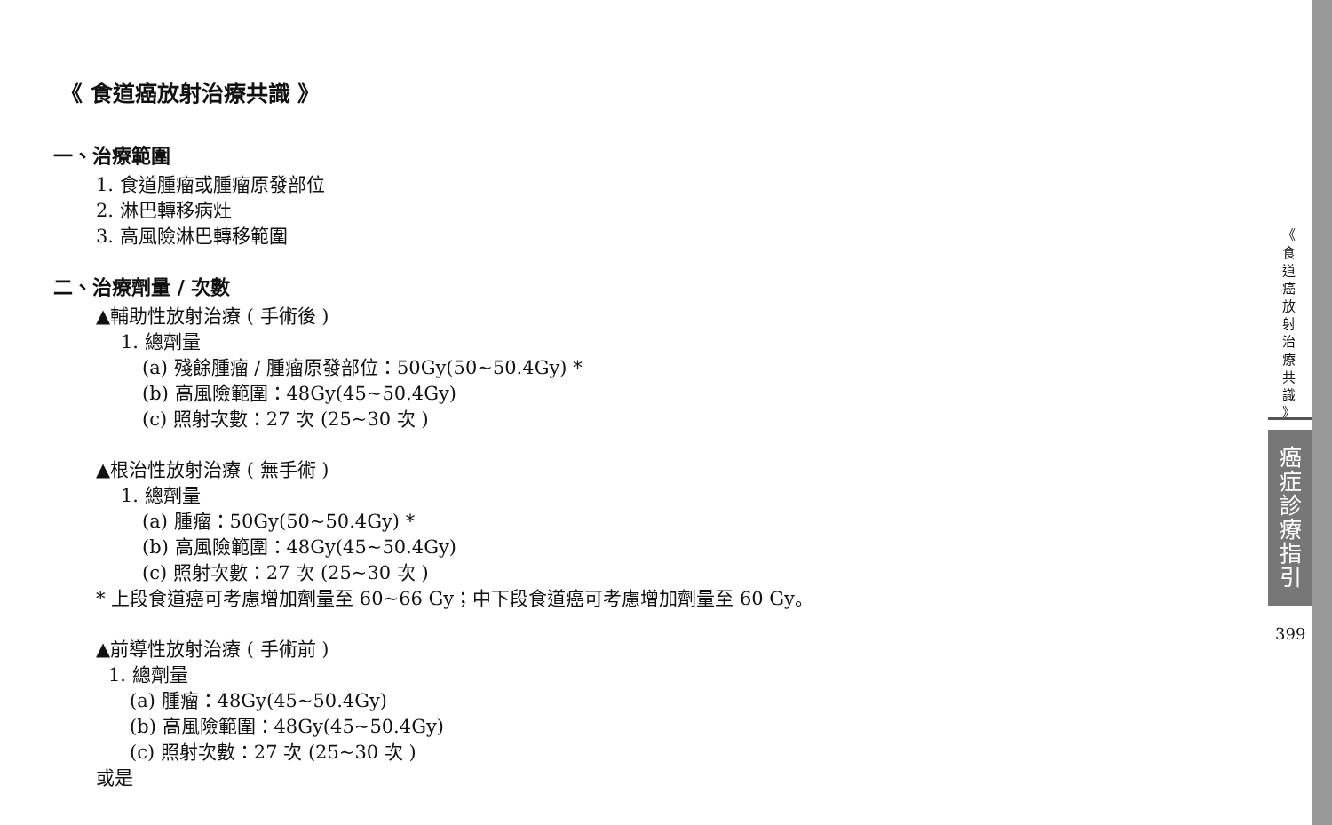《 食道癌放射治療共識 》
一、治療範圍
1. 食道腫瘤或腫瘤原發部位
2. 淋巴轉移病灶
3. 高風險淋巴轉移範圍
二、治療劑量 / 次數
▲輔助性放射治療 ( 手術後 )
1. 總劑量
(a) 殘餘腫瘤 / 腫瘤原發部位：50Gy(50~50.4Gy) *
(b) 高風險範圍：48Gy(45~50.4Gy)
(c) 照射次數：27 次 (25~30 次 )
▲根治性放射治療 ( 無手術 )
1. 總劑量
(a) 腫瘤：50Gy(50~50.4Gy) *
(b) 高風險範圍：48Gy(45~50.4Gy)
(c) 照射次數：27 次 (25~30 次 )
* 上段食道癌可考慮增加劑量至 60~66 Gy；中下段食道癌可考慮增加劑量至 60 Gy。
▲前導性放射治療 ( 手術前 )
1. 總劑量
(a) 腫瘤：48Gy(45~50.4Gy)
(b) 高風險範圍：48Gy(45~50.4Gy)
(c) 照射次數：27 次 (25~30 次 )
或是
《 食 道 癌 放 射 治 療 共 識 》
癌 症 診 療 指 引
399